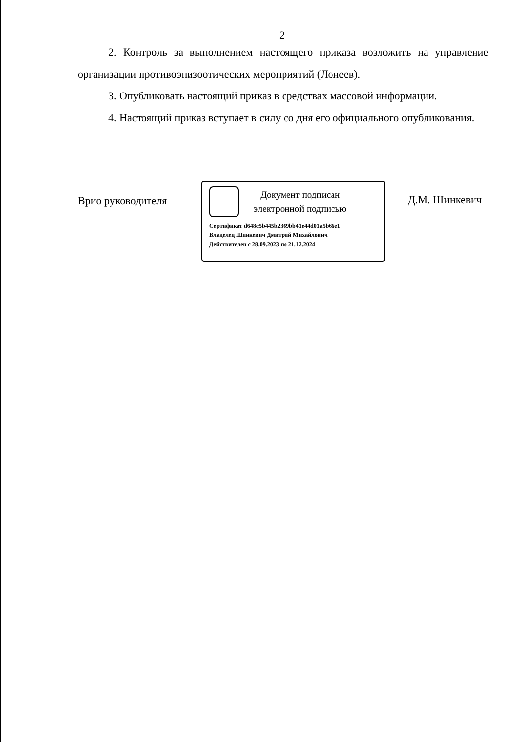2
2. Контроль за выполнением настоящего приказа возложить на управление организации противоэпизоотических мероприятий (Лонеев).
3. Опубликовать настоящий приказ в средствах массовой информации.
4. Настоящий приказ вступает в силу со дня его официального опубликования.
Врио руководителя
Документ подписан
электронной подписью
Сертификат d648c5b445b2369bb41e44d01a5b66e1
Владелец Шинкевич Дмитрий Михайлович
Действителен с 28.09.2023 по 21.12.2024
Д.М. Шинкевич